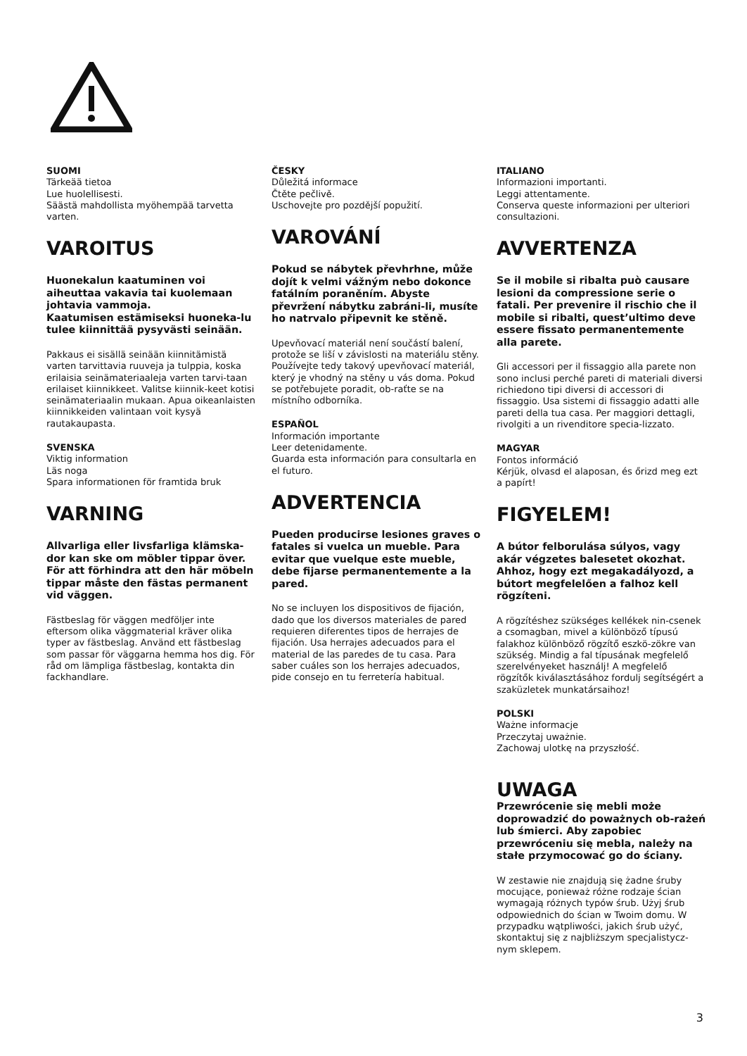SUOMI
Tärkeää tietoa
Lue huolellisesti.
Säästä mahdollista myöhempää tarvetta varten.
VAROITUS
Huonekalun kaatuminen voi aiheuttaa vakavia tai kuolemaan johtavia vammoja.
Kaatumisen estämiseksi huoneka-lu tulee kiinnittää pysyvästi seinään.
Pakkaus ei sisällä seinään kiinnitämistä varten tarvittavia ruuveja ja tulppia, koska erilaisia seinämateriaaleja varten tarvi-taan erilaiset kiinnikkeet. Valitse kiinnik-keet kotisi seinämateriaalin mukaan. Apua oikeanlaisten kiinnikkeiden valintaan voit kysyä rautakaupasta.
SVENSKA
Viktig information
Läs noga
Spara informationen för framtida bruk
VARNING
Allvarliga eller livsfarliga klämska-dor kan ske om möbler tippar över. För att förhindra att den här möbeln tippar måste den fästas permanent vid väggen.
Fästbeslag för väggen medföljer inte eftersom olika väggmaterial kräver olika typer av fästbeslag. Använd ett fästbeslag som passar för väggarna hemma hos dig. För råd om lämpliga fästbeslag, kontakta din fackhandlare.
ČESKY
Důležitá informace
Čtěte pečlivě.
Uschovejte pro pozdější popužití.
VAROVÁNÍ
Pokud se nábytek převhrhne, může dojít k velmi vážným nebo dokonce fatálním poraněním. Abyste převržení nábytku zabráni-li, musíte ho natrvalo připevnit ke stěně.
Upevňovací materiál není součástí balení, protože se liší v závislosti na materiálu stěny. Používejte tedy takový upevňovací materiál, který je vhodný na stěny u vás doma. Pokud se potřebujete poradit, ob-raťte se na místního odborníka.
ESPAÑOL
Información importante
Leer detenidamente.
Guarda esta información para consultarla en el futuro.
ADVERTENCIA
Pueden producirse lesiones graves o fatales si vuelca un mueble. Para evitar que vuelque este mueble, debe fijarse permanentemente a la pared.
No se incluyen los dispositivos de fijación, dado que los diversos materiales de pared requieren diferentes tipos de herrajes de fijación. Usa herrajes adecuados para el material de las paredes de tu casa. Para saber cuáles son los herrajes adecuados, pide consejo en tu ferretería habitual.
ITALIANO
Informazioni importanti.
Leggi attentamente.
Conserva queste informazioni per ulteriori consultazioni.
AVVERTENZA
Se il mobile si ribalta può causare lesioni da compressione serie o fatali. Per prevenire il rischio che il mobile si ribalti, quest’ultimo deve essere fissato permanentemente alla parete.
Gli accessori per il fissaggio alla parete non sono inclusi perché pareti di materiali diversi richiedono tipi diversi di accessori di fissaggio. Usa sistemi di fissaggio adatti alle pareti della tua casa. Per maggiori dettagli, rivolgiti a un rivenditore specia-lizzato.
MAGYAR
Fontos információ
Kérjük, olvasd el alaposan, és őrizd meg ezt a papírt!
FIGYELEM!
A bútor felborulása súlyos, vagy akár végzetes balesetet okozhat. Ahhoz, hogy ezt megakadályozd, a bútort megfelelően a falhoz kell rögzíteni.
A rögzítéshez szükséges kellékek nin-csenek a csomagban, mivel a különböző típusú falakhoz különböző rögzítő eszkö-zökre van szükség. Mindig a fal típusának megfelelő szerelvényeket használj! A megfelelő rögzítők kiválasztásához fordulj segítségért a szaküzletek munkatársaihoz!
POLSKI
Ważne informacje
Przeczytaj uważnie.
Zachowaj ulotkę na przyszłość.
UWAGA
Przewrócenie się mebli może doprowadzić do poważnych ob-rażeń lub śmierci. Aby zapobiec przewróceniu się mebla, należy na stałe przymocować go do ściany.
W zestawie nie znajdują się żadne śruby mocujące, ponieważ różne rodzaje ścian wymagają różnych typów śrub. Użyj śrub odpowiednich do ścian w Twoim domu. W przypadku wątpliwości, jakich śrub użyć, skontaktuj się z najbliższym specjalistycz-nym sklepem.
3